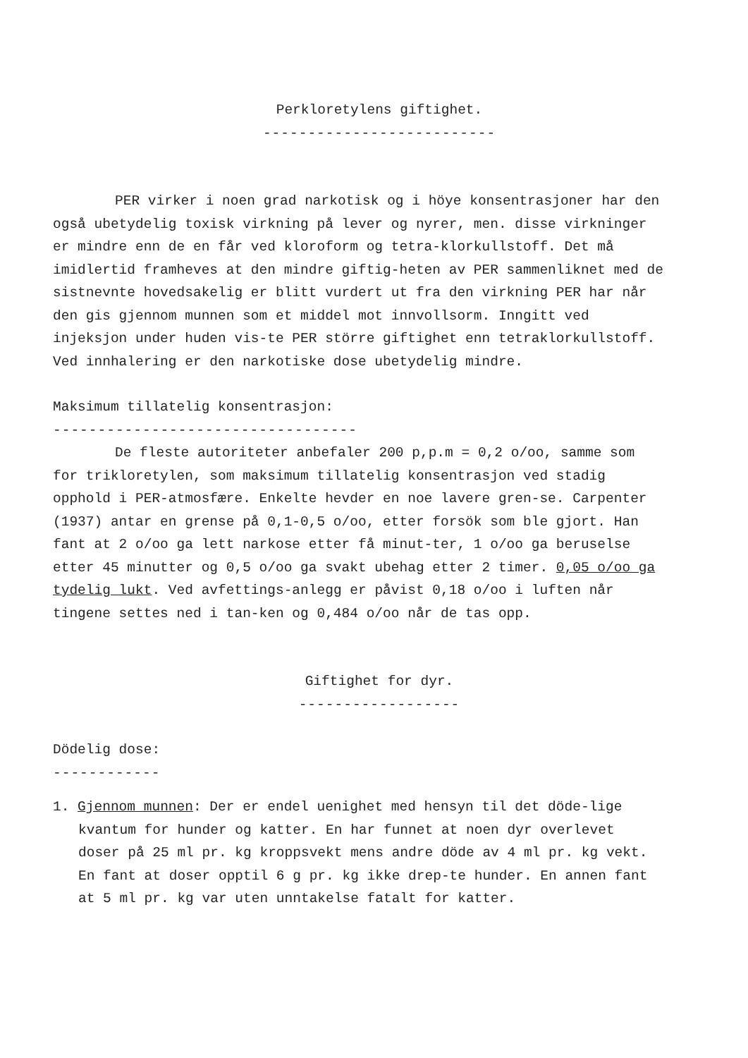Perkloretylens giftighet.
--------------------------
PER virker i noen grad narkotisk og i höye konsentrasjoner har den også ubetydelig toxisk virkning på lever og nyrer, men. disse virkninger er mindre enn de en får ved kloroform og tetra-klorkullstoff. Det må imidlertid framheves at den mindre giftig-heten av PER sammenliknet med de sistnevnte hovedsakelig er blitt vurdert ut fra den virkning PER har når den gis gjennom munnen som et middel mot innvollsorm. Inngitt ved injeksjon under huden vis-te PER större giftighet enn tetraklorkullstoff. Ved innhalering er den narkotiske dose ubetydelig mindre.
Maksimum tillatelig konsentrasjon:
----------------------------------
De fleste autoriteter anbefaler 200 p,p.m = 0,2 o/oo, samme som for trikloretylen, som maksimum tillatelig konsentrasjon ved stadig opphold i PER-atmosfære. Enkelte hevder en noe lavere gren-se. Carpenter (1937) antar en grense på 0,1-0,5 o/oo, etter forsök som ble gjort. Han fant at 2 o/oo ga lett narkose etter få minut-ter, 1 o/oo ga beruselse etter 45 minutter og 0,5 o/oo ga svakt ubehag etter 2 timer. 0,05 o/oo ga tydelig lukt. Ved avfettings-anlegg er påvist 0,18 o/oo i luften når tingene settes ned i tan-ken og 0,484 o/oo når de tas opp.
Giftighet for dyr.
------------------
Dödelig dose:
------------
1. Gjennom munnen: Der er endel uenighet med hensyn til det döde-lige kvantum for hunder og katter. En har funnet at noen dyr overlevet doser på 25 ml pr. kg kroppsvekt mens andre döde av 4 ml pr. kg vekt. En fant at doser opptil 6 g pr. kg ikke drep-te hunder. En annen fant at 5 ml pr. kg var uten unntakelse fatalt for katter.